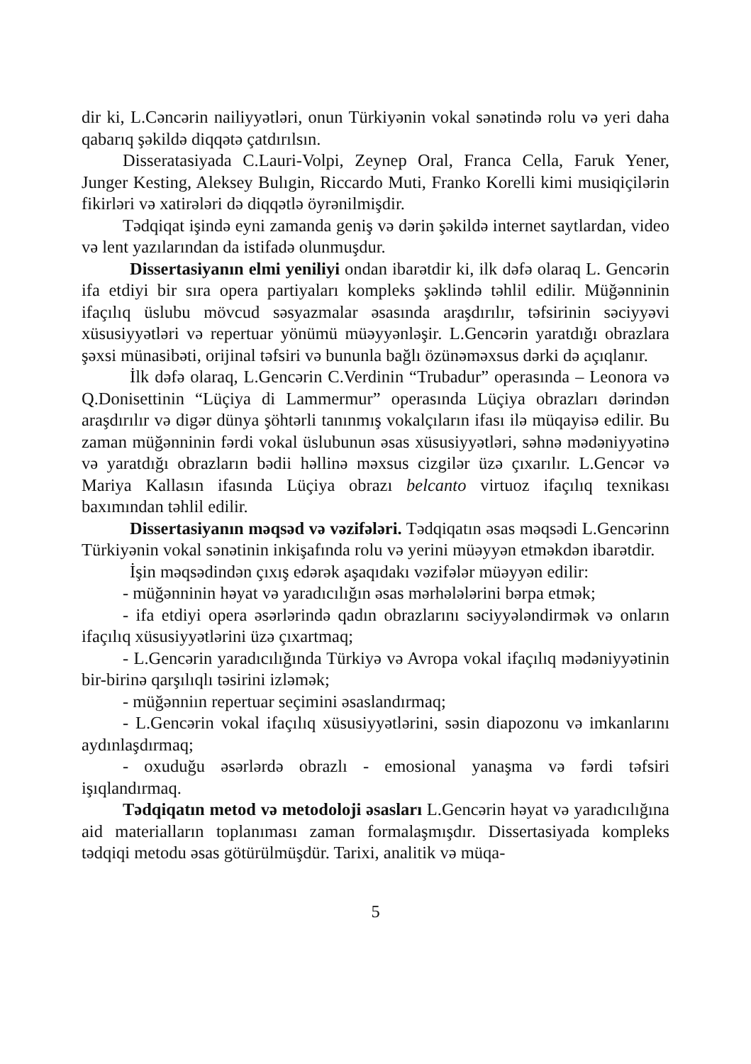dir ki, L.Cəncərin nailiyyətləri, onun Türkiyənin vokal sənətində rolu və yeri daha qabarıq şəkildə diqqətə çatdırılsın.
Disseratasiyada C.Lauri-Volpi, Zeynep Oral, Franca Cella, Faruk Yener, Junger Kesting, Aleksey Bulıgin, Riccardo Muti, Franko Korelli kimi musiqiçilərin fikirləri və xatirələri də diqqətlə öyrənilmişdir.
Tədqiqat işində eyni zamanda geniş və dərin şəkildə internet saytlardan, video və lent yazılarından da istifadə olunmuşdur.
Dissertasiyanın elmi yeniliyi ondan ibarətdir ki, ilk dəfə olaraq L. Gencərin ifa etdiyi bir sıra opera partiyaları kompleks şəklində təhlil edilir. Müğənninin ifaçılıq üslubu mövcud səsyazmalar əsasında araşdırılır, təfsirinin səciyyəvi xüsusiyyətləri və repertuar yönümü müəyyənləşir. L.Gencərin yaratdığı obrazlara şəxsi münasibəti, orijinal təfsiri və bununla bağlı özünəməxsus dərki də açıqlanır.
İlk dəfə olaraq, L.Gencərin C.Verdinin “Trubadur” operasında – Leonora və Q.Donisettinin “Lüçiya di Lammermur” operasında Lüçiya obrazları dərindən araşdırılır və digər dünya şöhtərli tanınmış vokalçıların ifası ilə müqayisə edilir. Bu zaman müğənninin fərdi vokal üslubunun əsas xüsusiyyətləri, səhnə mədəniyyətinə və yaratdığı obrazların bədii həllinə məxsus cizgilər üzə çıxarılır. L.Gencər və Mariya Kallasın ifasında Lüçiya obrazı belcanto virtuoz ifaçılıq texnikası baxımından təhlil edilir.
Dissertasiyanın məqsəd və vəzifələri. Tədqiqatın əsas məqsədi L.Gencərinn Türkiyənin vokal sənətinin inkişafında rolu və yerini müəyyən etməkdən ibarətdir.
İşin məqsədindən çıxış edərək aşaqıdakı vəzifələr müəyyən edilir:
- müğənninin həyat və yaradıcılığın əsas mərhələlərini bərpa etmək;
- ifa etdiyi opera əsərlərində qadın obrazlarını səciyyələndirmək və onların ifaçılıq xüsusiyyətlərini üzə çıxartmaq;
- L.Gencərin yaradıcılığında Türkiyə və Avropa vokal ifaçılıq mədəniyyətinin bir-birinə qarşılıqlı təsirini izləmək;
- müğənniın repertuar seçimini əsaslandırmaq;
- L.Gencərin vokal ifaçılıq xüsusiyyətlərini, səsin diapozonu və imkanlarını aydınlaşdırmaq;
- oxuduğu əsərlərdə obrazlı - emosional yanaşma və fərdi təfsiri işıqlandırmaq.
Tədqiqatın metod və metodoloji əsasları L.Gencərin həyat və yaradıcılığına aid materialların toplanıması zaman formalaşmışdır. Dissertasiyada kompleks tədqiqi metodu əsas götürülmüşdür. Tarixi, analitik və müqa-
5